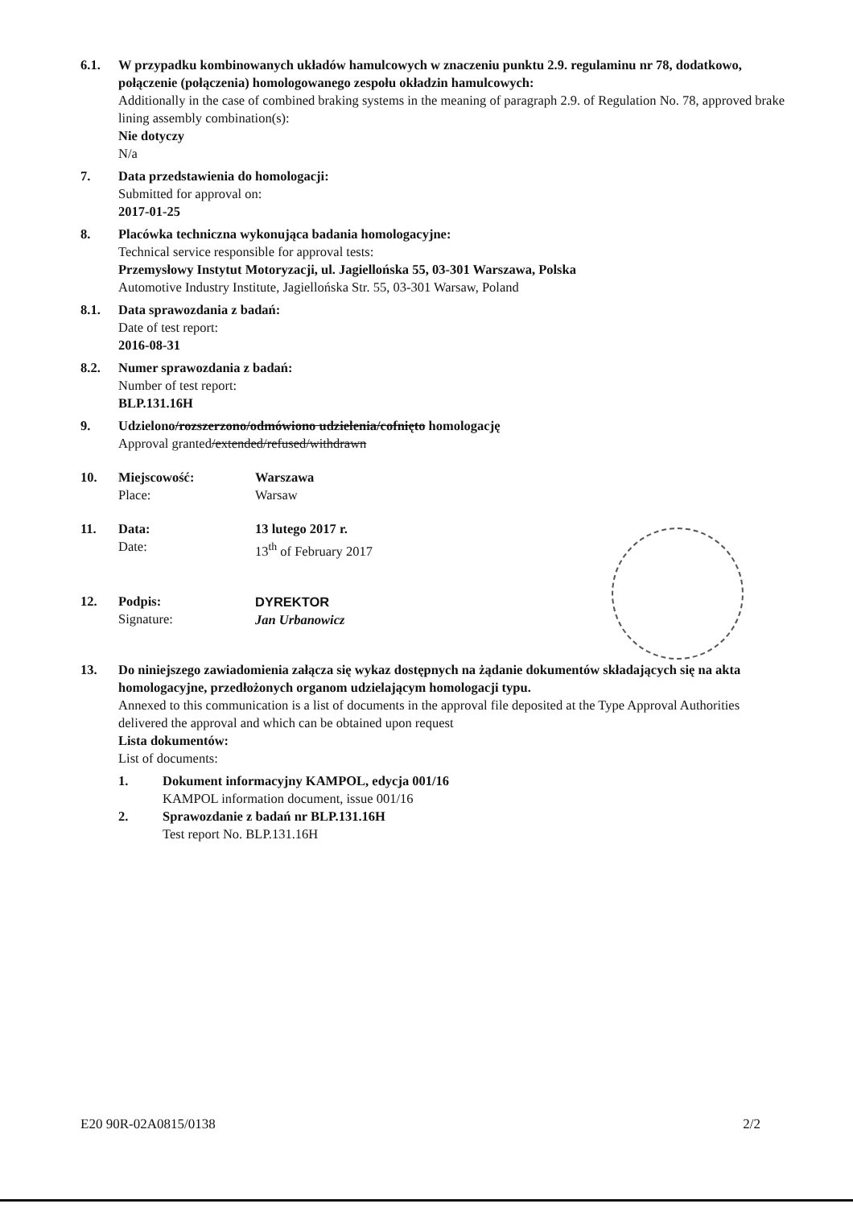6.1. W przypadku kombinowanych układów hamulcowych w znaczeniu punktu 2.9. regulaminu nr 78, dodatkowo, połączenie (połączenia) homologowanego zespołu okładzin hamulcowych:
Additionally in the case of combined braking systems in the meaning of paragraph 2.9. of Regulation No. 78, approved brake lining assembly combination(s):
Nie dotyczy
N/a
7. Data przedstawienia do homologacji:
Submitted for approval on:
2017-01-25
8. Placówka techniczna wykonująca badania homologacyjne:
Technical service responsible for approval tests:
Przemysłowy Instytut Motoryzacji, ul. Jagiellońska 55, 03-301 Warszawa, Polska
Automotive Industry Institute, Jagiellońska Str. 55, 03-301 Warsaw, Poland
8.1. Data sprawozdania z badań:
Date of test report:
2016-08-31
8.2. Numer sprawozdania z badań:
Number of test report:
BLP.131.16H
9. Udzielono/rozszerzono/odmówiono udzielenia/cofnięto homologację
Approval granted/extended/refused/withdrawn
10. Miejscowość:
Place:
Warszawa
Warsaw
11. Data:
Date:
13 lutego 2017 r.
13<sup>th</sup> of February 2017
12. Podpis:
Signature:
DYREKTOR
Jan Urbanowicz
13. Do niniejszego zawiadomienia załącza się wykaz dostępnych na żądanie dokumentów składających się na akta homologacyjne, przedłożonych organom udzielającym homologacji typu.
Annexed to this communication is a list of documents in the approval file deposited at the Type Approval Authorities delivered the approval and which can be obtained upon request
Lista dokumentów:
List of documents:
1. Dokument informacyjny KAMPOL, edycja 001/16
KAMPOL information document, issue 001/16
2. Sprawozdanie z badań nr BLP.131.16H
Test report No. BLP.131.16H
E20 90R-02A0815/0138 2/2